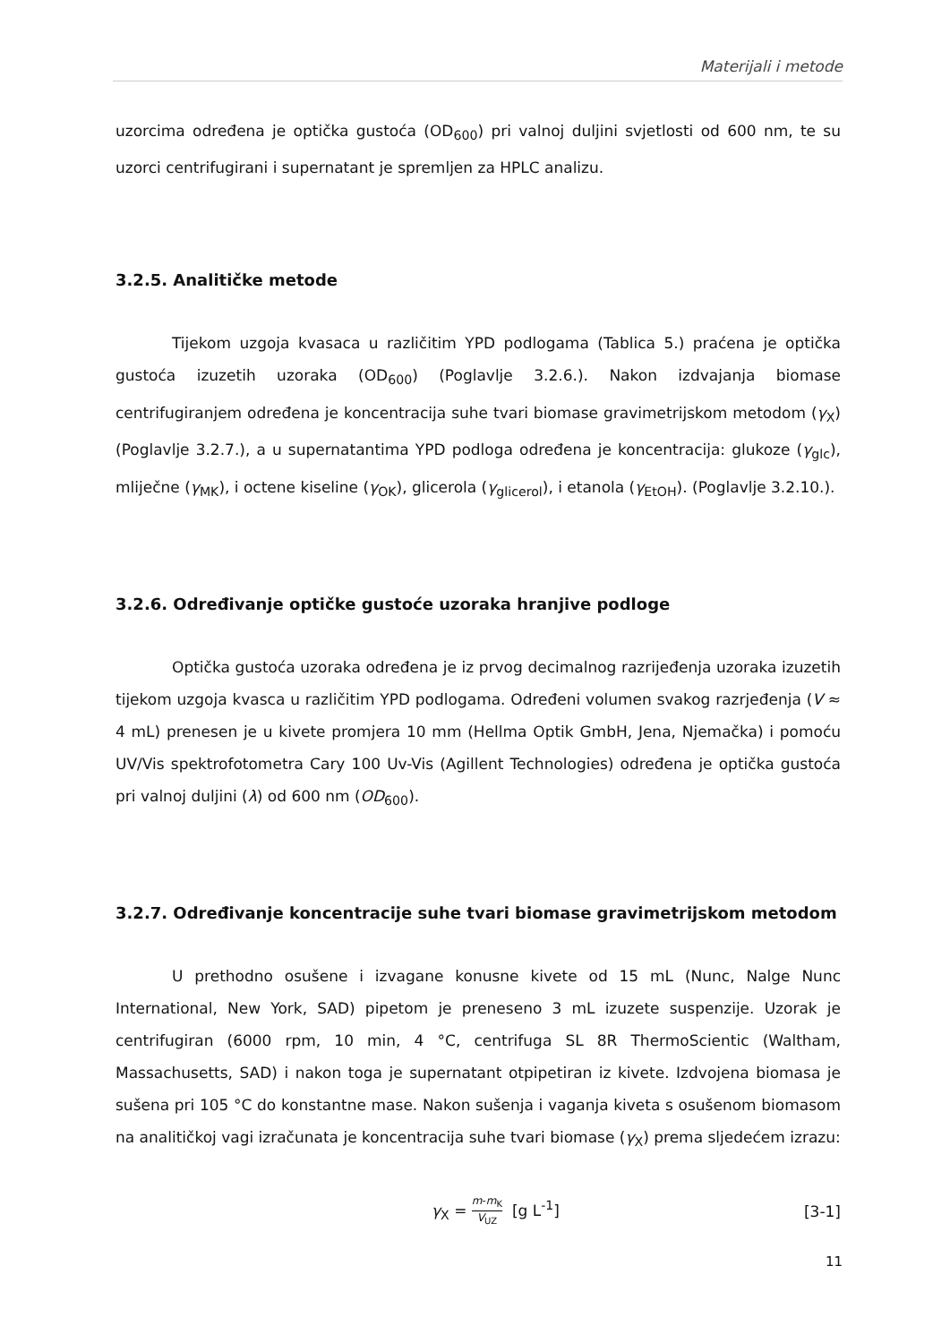Materijali i metode
uzorcima određena je optička gustoća (OD<sub>600</sub>) pri valnoj duljini svjetlosti od 600 nm, te su uzorci centrifugirani i supernatant je spremljen za HPLC analizu.
3.2.5. Analitičke metode
Tijekom uzgoja kvasaca u različitim YPD podlogama (Tablica 5.) praćena je optička gustoća izuzetih uzoraka (OD<sub>600</sub>) (Poglavlje 3.2.6.). Nakon izdvajanja biomase centrifugiranjem određena je koncentracija suhe tvari biomase gravimetrijskom metodom (γ<sub>X</sub>) (Poglavlje 3.2.7.), a u supernatantima YPD podloga određena je koncentracija: glukoze (γ<sub>glc</sub>), mliječne (γ<sub>MK</sub>), i octene kiseline (γ<sub>OK</sub>), glicerola (γ<sub>glicerol</sub>), i etanola (γ<sub>EtOH</sub>). (Poglavlje 3.2.10.).
3.2.6. Određivanje optičke gustoće uzoraka hranjive podloge
Optička gustoća uzoraka određena je iz prvog decimalnog razrijeđenja uzoraka izuzetih tijekom uzgoja kvasca u različitim YPD podlogama. Određeni volumen svakog razrjeđenja (V ≈ 4 mL) prenesen je u kivete promjera 10 mm (Hellma Optik GmbH, Jena, Njemačka) i pomoću UV/Vis spektrofotometra Cary 100 Uv-Vis (Agillent Technologies) određena je optička gustoća pri valnoj duljini (λ) od 600 nm (OD<sub>600</sub>).
3.2.7. Određivanje koncentracije suhe tvari biomase gravimetrijskom metodom
U prethodno osušene i izvagane konusne kivete od 15 mL (Nunc, Nalge Nunc International, New York, SAD) pipetom je preneseno 3 mL izuzete suspenzije. Uzorak je centrifugiran (6000 rpm, 10 min, 4 °C, centrifuga SL 8R ThermoScientic (Waltham, Massachusetts, SAD) i nakon toga je supernatant otpipetiran iz kivete. Izdvojena biomasa je sušena pri 105 °C do konstantne mase. Nakon sušenja i vaganja kiveta s osušenom biomasom na analitičkoj vagi izračunata je koncentracija suhe tvari biomase (γ<sub>X</sub>) prema sljedećem izrazu:
γ<sub>X</sub> = m-m<sub>K</sub> V<sub>UZ</sub> [g L<sup>-1</sup>] [3-1]
11